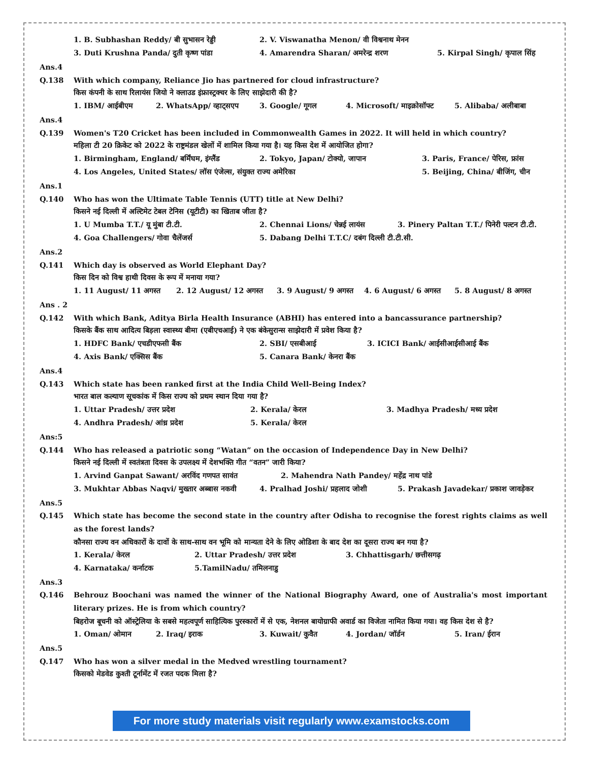1. B. Subhashan Reddy/ बी सुभासन रेड्डी 2. V. Viswanatha Menon/ वी विश्वनाथ मेनन
3. Duti Krushna Panda/ दुती कृष्ण पांडा 4. Amarendra Sharan/ अमरेन्द्र शरण 5. Kirpal Singh/ कृपाल सिंह
Ans.4
Q.138
With which company, Reliance Jio has partnered for cloud infrastructure?
किस कंपनी के साथ रिलायंस जियो ने क्लाउड इंफ्रास्ट्रक्चर के लिए साझेदारी की है?
1. IBM/ आईबीएम 2. WhatsApp/ व्हाट्सएप 3. Google/ गूगल 4. Microsoft/ माइक्रोसॉफ्ट 5. Alibaba/ अलीबाबा
Ans.4
Q.139
Women's T20 Cricket has been included in Commonwealth Games in 2022. It will held in which country?
महिला टी 20 क्रिकेट को 2022 के राष्ट्रमंडल खेलों में शामिल किया गया है। यह किस देश में आयोजित होगा?
1. Birmingham, England/ बर्मिंघम, इंग्लैंड 2. Tokyo, Japan/ टोक्यो, जापान 3. Paris, France/ पेरिस, फ्रांस
4. Los Angeles, United States/ लॉस एंजेल्स, संयुक्त राज्य अमेरिका 5. Beijing, China/ बीजिंग, चीन
Ans.1
Q.140
Who has won the Ultimate Table Tennis (UTT) title at New Delhi?
किसने नई दिल्ली में अल्टिमेट टेबल टेनिस (यूटीटी) का खिताब जीता है?
1. U Mumba T.T./ यू मुंबा टी.टी. 2. Chennai Lions/ चेन्नई लायंस 3. Pinery Paltan T.T./ पिनेरी पल्टन टी.टी.
4. Goa Challengers/ गोवा चैलेंजर्स 5. Dabang Delhi T.T.C/ दबंग दिल्ली टी.टी.सी.
Ans.2
Q.141
Which day is observed as World Elephant Day?
किस दिन को विश्व हाथी दिवस के रूप में मनाया गया?
1. 11 August/ 11 अगस्त 2. 12 August/ 12 अगस्त 3. 9 August/ 9 अगस्त 4. 6 August/ 6 अगस्त 5. 8 August/ 8 अगस्त
Ans . 2
Q.142
With which Bank, Aditya Birla Health Insurance (ABHI) has entered into a bancassurance partnership?
किसके बैंक साथ आदित्य बिड़ला स्वास्थ्य बीमा (एबीएचआई) ने एक बंकेसुरान्स साझेदारी में प्रवेश किया है?
1. HDFC Bank/ एचडीएफसी बैंक 2. SBI/ एसबीआई 3. ICICI Bank/ आईसीआईसीआई बैंक
4. Axis Bank/ एक्सिस बैंक 5. Canara Bank/ केनरा बैंक
Ans.4
Q.143
Which state has been ranked first at the India Child Well-Being Index?
भारत बाल कल्याण सूचकांक में किस राज्य को प्रथम स्थान दिया गया है?
1. Uttar Pradesh/ उत्तर प्रदेश 2. Kerala/ केरल 3. Madhya Pradesh/ मध्य प्रदेश
4. Andhra Pradesh/ आंध्र प्रदेश 5. Kerala/ केरल
Ans:5
Q.144
Who has released a patriotic song “Watan” on the occasion of Independence Day in New Delhi?
किसने नई दिल्ली में स्वतंत्रता दिवस के उपलक्ष्य में देशभक्ति गीत “वतन” जारी किया?
1. Arvind Ganpat Sawant/ अरविंद गणपत सावंत 2. Mahendra Nath Pandey/ महेंद्र नाथ पांडे
3. Mukhtar Abbas Naqvi/ मुख्तार अब्बास नकवी 4. Pralhad Joshi/ प्रहलाद जोशी 5. Prakash Javadekar/ प्रकाश जावड़ेकर
Ans.5
Q.145 Which state has become the second state in the country after Odisha to recognise the forest rights claims as well as the forest lands?
कौनसा राज्य वन अधिकारों के दावों के साथ-साथ वन भूमि को मान्यता देने के लिए ओडिशा के बाद देश का दूसरा राज्य बन गया है?
1. Kerala/ केरल 2. Uttar Pradesh/ उत्तर प्रदेश 3. Chhattisgarh/ छत्तीसगढ़
4. Karnataka/ कर्नाटक 5.TamilNadu/ तमिलनाडु
Ans.3
Q.146 Behrouz Boochani was named the winner of the National Biography Award, one of Australia's most important literary prizes. He is from which country?
बिहरोज बूचनी को ऑस्ट्रेलिया के सबसे महत्वपूर्ण साहित्यिक पुरस्कारों में से एक, नेशनल बायोग्राफी अवार्ड का विजेता नामित किया गया। वह किस देश से है?
1. Oman/ ओमान 2. Iraq/ इराक 3. Kuwait/ कुवैत 4. Jordan/ जॉर्डन 5. Iran/ ईरान
Ans.5
Q.147
Who has won a silver medal in the Medved wrestling tournament?
किसको मेडवेड कुश्ती टूर्नामेंट में रजत पदक मिला है?
For more study materials visit regularly www.examstocks.com